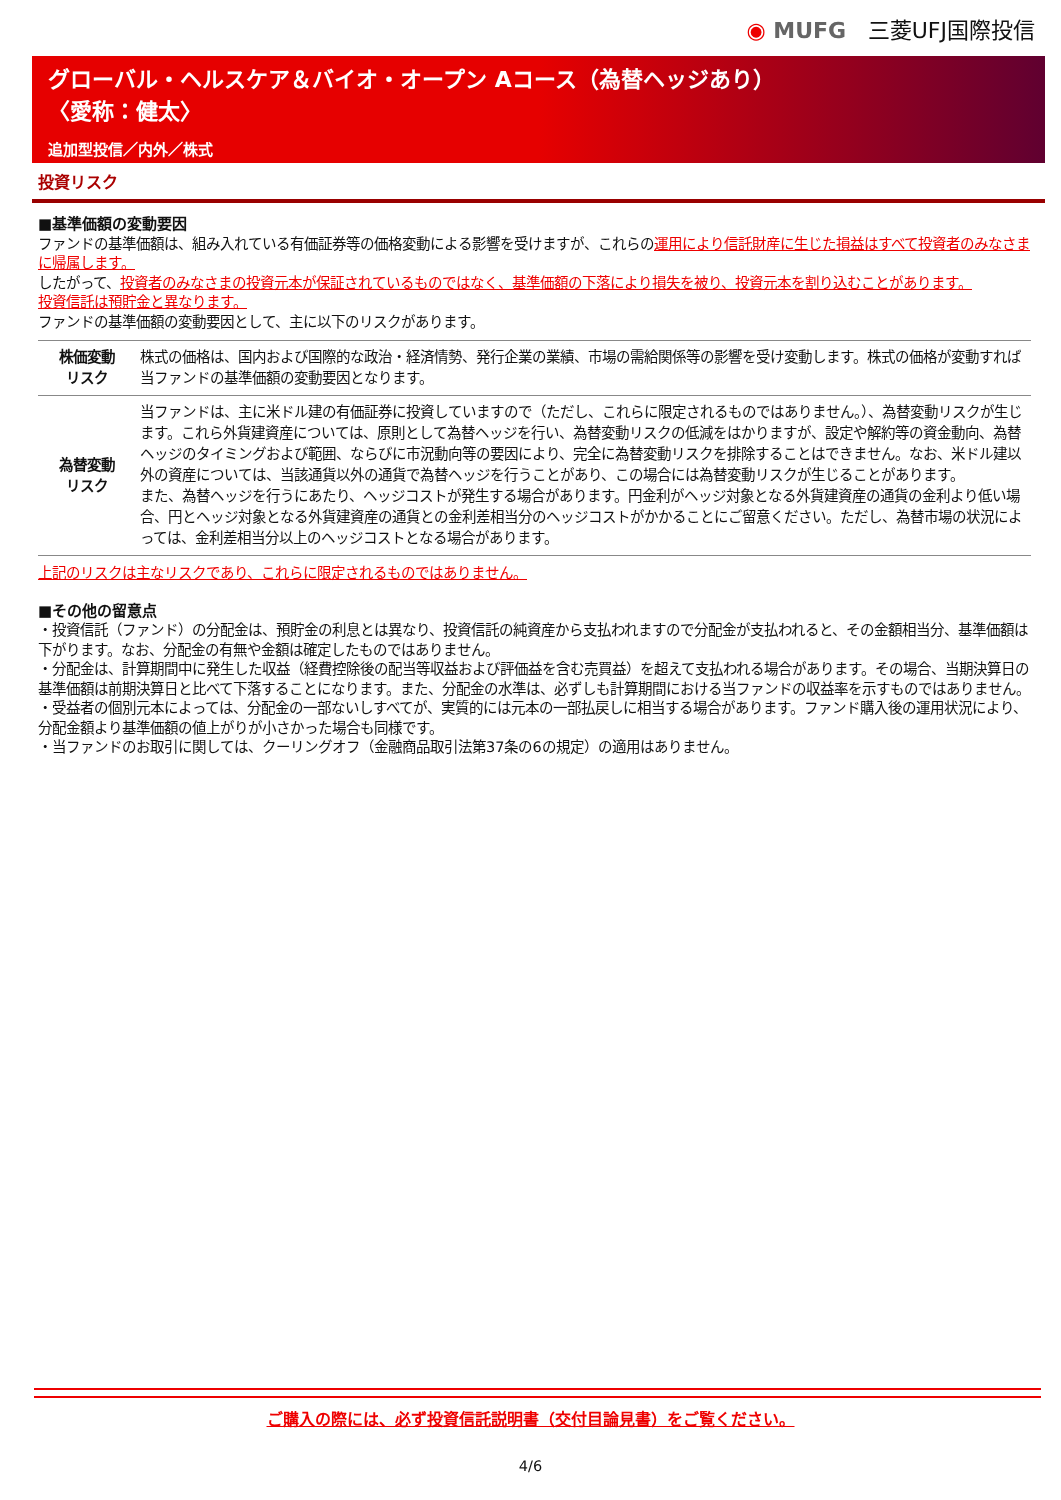◉ MUFG 三菱UFJ国際投信
グローバル・ヘルスケア＆バイオ・オープン Aコース（為替ヘッジあり）
〈愛称：健太〉
追加型投信／内外／株式
投資リスク
■基準価額の変動要因
ファンドの基準価額は、組み入れている有価証券等の価格変動による影響を受けますが、これらの運用により信託財産に生じた損益はすべて投資者のみなさまに帰属します。
したがって、投資者のみなさまの投資元本が保証されているものではなく、基準価額の下落により損失を被り、投資元本を割り込むことがあります。
投資信託は預貯金と異なります。
ファンドの基準価額の変動要因として、主に以下のリスクがあります。
| 株価変動 リスク | 株式の価格は、国内および国際的な政治・経済情勢、発行企業の業績、市場の需給関係等の影響を受け変動します。株式の価格が変動すれば当ファンドの基準価額の変動要因となります。 |
| 為替変動 リスク | 当ファンドは、主に米ドル建の有価証券に投資していますので（ただし、これらに限定されるものではありません。）、為替変動リスクが生じます。これら外貨建資産については、原則として為替ヘッジを行い、為替変動リスクの低減をはかりますが、設定や解約等の資金動向、為替ヘッジのタイミングおよび範囲、ならびに市況動向等の要因により、完全に為替変動リスクを排除することはできません。なお、米ドル建以外の資産については、当該通貨以外の通貨で為替ヘッジを行うことがあり、この場合には為替変動リスクが生じることがあります。 また、為替ヘッジを行うにあたり、ヘッジコストが発生する場合があります。円金利がヘッジ対象となる外貨建資産の通貨の金利より低い場合、円とヘッジ対象となる外貨建資産の通貨との金利差相当分のヘッジコストがかかることにご留意ください。ただし、為替市場の状況によっては、金利差相当分以上のヘッジコストとなる場合があります。 |
上記のリスクは主なリスクであり、これらに限定されるものではありません。
■その他の留意点
・投資信託（ファンド）の分配金は、預貯金の利息とは異なり、投資信託の純資産から支払われますので分配金が支払われると、その金額相当分、基準価額は下がります。なお、分配金の有無や金額は確定したものではありません。
・分配金は、計算期間中に発生した収益（経費控除後の配当等収益および評価益を含む売買益）を超えて支払われる場合があります。その場合、当期決算日の基準価額は前期決算日と比べて下落することになります。また、分配金の水準は、必ずしも計算期間における当ファンドの収益率を示すものではありません。
・受益者の個別元本によっては、分配金の一部ないしすべてが、実質的には元本の一部払戻しに相当する場合があります。ファンド購入後の運用状況により、分配金額より基準価額の値上がりが小さかった場合も同様です。
・当ファンドのお取引に関しては、クーリングオフ（金融商品取引法第37条の6の規定）の適用はありません。
ご購入の際には、必ず投資信託説明書（交付目論見書）をご覧ください。
4/6